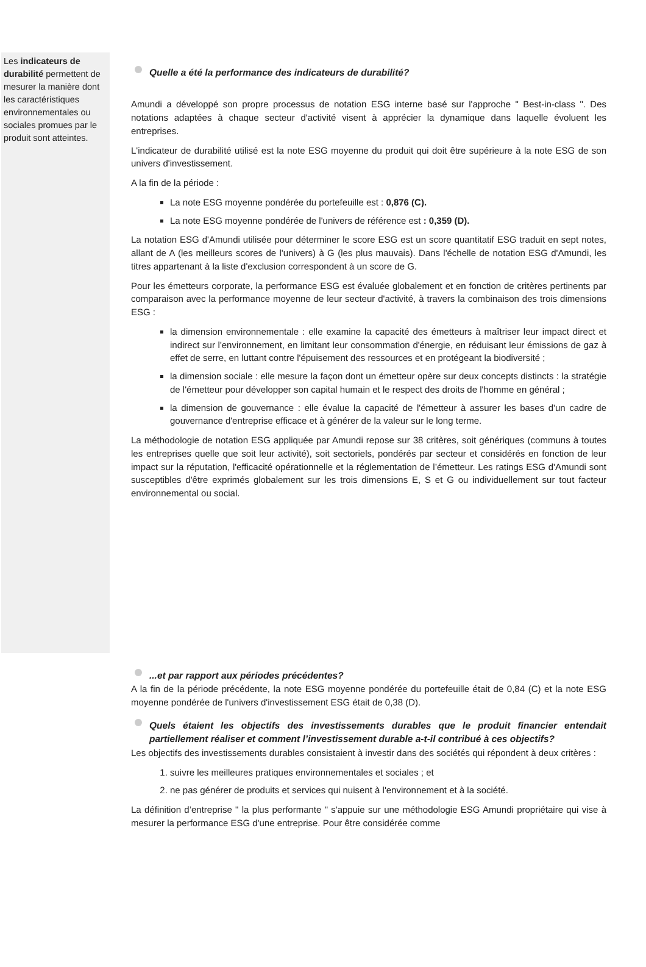Les indicateurs de durabilité permettent de mesurer la manière dont les caractéristiques environnementales ou sociales promues par le produit sont atteintes.
Quelle a été la performance des indicateurs de durabilité?
Amundi a développé son propre processus de notation ESG interne basé sur l'approche " Best-in-class ". Des notations adaptées à chaque secteur d'activité visent à apprécier la dynamique dans laquelle évoluent les entreprises.
L'indicateur de durabilité utilisé est la note ESG moyenne du produit qui doit être supérieure à la note ESG de son univers d'investissement.
A la fin de la période :
La note ESG moyenne pondérée du portefeuille est : 0,876 (C).
La note ESG moyenne pondérée de l'univers de référence est : 0,359 (D).
La notation ESG d'Amundi utilisée pour déterminer le score ESG est un score quantitatif ESG traduit en sept notes, allant de A (les meilleurs scores de l'univers) à G (les plus mauvais). Dans l'échelle de notation ESG d'Amundi, les titres appartenant à la liste d'exclusion correspondent à un score de G.
Pour les émetteurs corporate, la performance ESG est évaluée globalement et en fonction de critères pertinents par comparaison avec la performance moyenne de leur secteur d'activité, à travers la combinaison des trois dimensions ESG :
la dimension environnementale : elle examine la capacité des émetteurs à maîtriser leur impact direct et indirect sur l'environnement, en limitant leur consommation d'énergie, en réduisant leur émissions de gaz à effet de serre, en luttant contre l'épuisement des ressources et en protégeant la biodiversité ;
la dimension sociale : elle mesure la façon dont un émetteur opère sur deux concepts distincts : la stratégie de l'émetteur pour développer son capital humain et le respect des droits de l'homme en général ;
la dimension de gouvernance : elle évalue la capacité de l'émetteur à assurer les bases d'un cadre de gouvernance d'entreprise efficace et à générer de la valeur sur le long terme.
La méthodologie de notation ESG appliquée par Amundi repose sur 38 critères, soit génériques (communs à toutes les entreprises quelle que soit leur activité), soit sectoriels, pondérés par secteur et considérés en fonction de leur impact sur la réputation, l'efficacité opérationnelle et la réglementation de l’émetteur. Les ratings ESG d'Amundi sont susceptibles d'être exprimés globalement sur les trois dimensions E, S et G ou individuellement sur tout facteur environnemental ou social.
...et par rapport aux périodes précédentes?
A la fin de la période précédente, la note ESG moyenne pondérée du portefeuille était de 0,84 (C) et la note ESG moyenne pondérée de l'univers d'investissement ESG était de 0,38 (D).
Quels étaient les objectifs des investissements durables que le produit financier entendait partiellement réaliser et comment l’investissement durable a-t-il contribué à ces objectifs?
Les objectifs des investissements durables consistaient à investir dans des sociétés qui répondent à deux critères :
1. suivre les meilleures pratiques environnementales et sociales ; et
2. ne pas générer de produits et services qui nuisent à l'environnement et à la société.
La définition d’entreprise " la plus performante " s'appuie sur une méthodologie ESG Amundi propriétaire qui vise à mesurer la performance ESG d'une entreprise. Pour être considérée comme